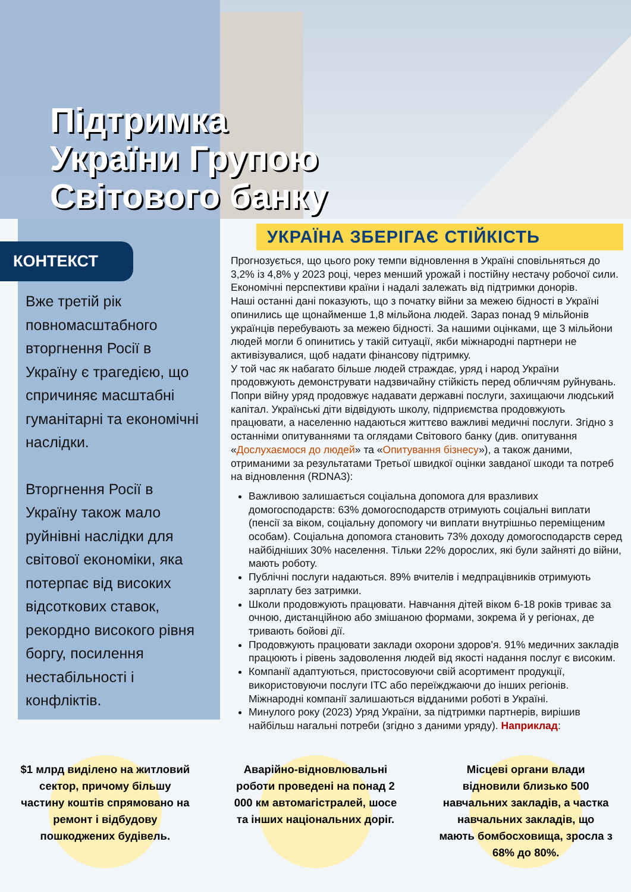Підтримка
України Групою
Світового банку
КОНТЕКСТ
Вже третій рік повномасштабного вторгнення Росії в Україну є трагедією, що спричиняє масштабні гуманітарні та економічні наслідки.
Вторгнення Росії в Україну також мало руйнівні наслідки для світової економіки, яка потерпає від високих відсоткових ставок, рекордно високого рівня боргу, посилення нестабільності і конфліктів.
УКРАЇНА ЗБЕРІГАЄ СТІЙКІСТЬ
Прогнозується, що цього року темпи відновлення в Україні сповільняться до 3,2% із 4,8% у 2023 році, через менший урожай і постійну нестачу робочої сили. Економічні перспективи країни і надалі залежать від підтримки донорів.
Наші останні дані показують, що з початку війни за межею бідності в Україні опинились ще щонайменше 1,8 мільйона людей. Зараз понад 9 мільйонів українців перебувають за межею бідності. За нашими оцінками, ще 3 мільйони людей могли б опинитись у такій ситуації, якби міжнародні партнери не активізувалися, щоб надати фінансову підтримку.
У той час як набагато більше людей страждає, уряд і народ України продовжують демонструвати надзвичайну стійкість перед обличчям руйнувань. Попри війну уряд продовжує надавати державні послуги, захищаючи людський капітал. Українські діти відвідують школу, підприємства продовжують працювати, а населенню надаються життєво важливі медичні послуги. Згідно з останніми опитуваннями та оглядами Світового банку (див. опитування «Дослухаємося до людей» та «Опитування бізнесу»), а також даними, отриманими за результатами Третьої швидкої оцінки завданої шкоди та потреб на відновлення (RDNA3):
Важливою залишається соціальна допомога для вразливих домогосподарств: 63% домогосподарств отримують соціальні виплати (пенсії за віком, соціальну допомогу чи виплати внутрішньо переміщеним особам). Соціальна допомога становить 73% доходу домогосподарств серед найбідніших 30% населення. Тільки 22% дорослих, які були зайняті до війни, мають роботу.
Публічні послуги надаються. 89% вчителів і медпрацівників отримують зарплату без затримки.
Школи продовжують працювати. Навчання дітей віком 6-18 років триває за очною, дистанційною або змішаною формами, зокрема й у регіонах, де тривають бойові дії.
Продовжують працювати заклади охорони здоров'я. 91% медичних закладів працюють і рівень задоволення людей від якості надання послуг є високим.
Компанії адаптуються, пристосовуючи свій асортимент продукції, використовуючи послуги ІТС або переїжджаючи до інших регіонів. Міжнародні компанії залишаються відданими роботі в Україні.
Минулого року (2023) Уряд України, за підтримки партнерів, вирішив найбільш нагальні потреби (згідно з даними уряду). Наприклад:
$1 млрд виділено на житловий сектор, причому більшу частину коштів спрямовано на ремонт і відбудову пошкоджених будівель.
Аварійно-відновлювальні роботи проведені на понад 2 000 км автомагістралей, шосе та інших національних доріг.
Місцеві органи влади відновили близько 500 навчальних закладів, а частка навчальних закладів, що мають бомбосховища, зросла з 68% до 80%.